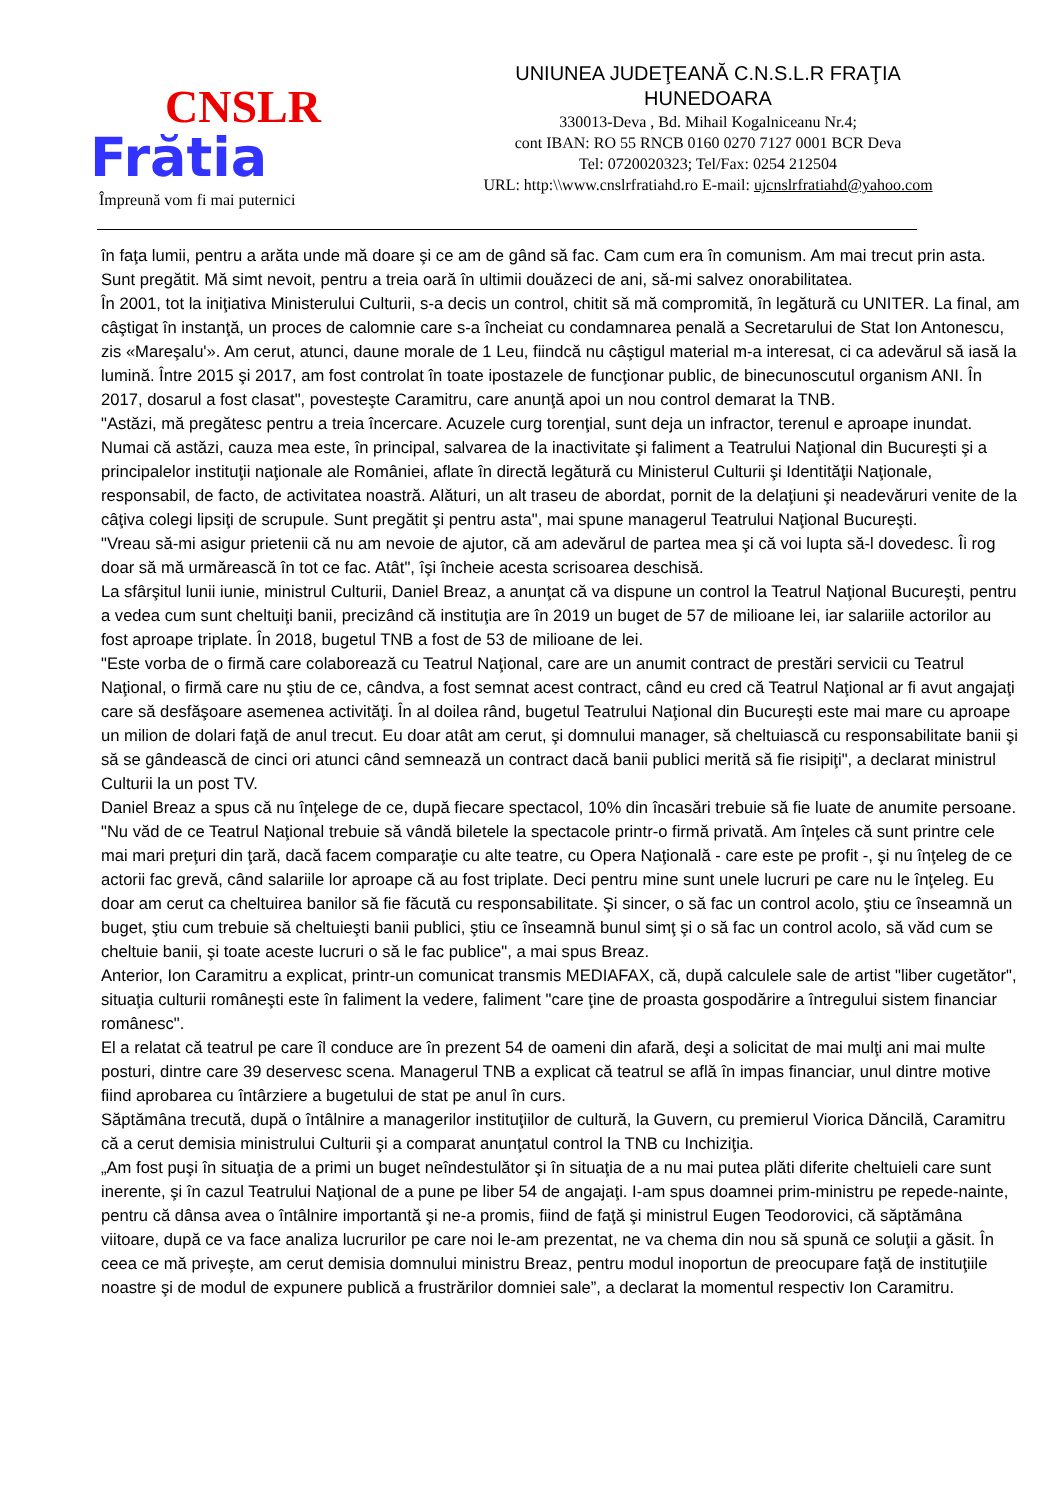CNSLR
Frătia
Împreună vom fi mai puternici
UNIUNEA JUDEŢEANĂ C.N.S.L.R FRAŢIA
HUNEDOARA
330013-Deva , Bd. Mihail Kogalniceanu Nr.4;
cont IBAN: RO 55 RNCB 0160 0270 7127 0001 BCR Deva
Tel: 0720020323; Tel/Fax: 0254 212504
URL: http:\\www.cnslrfratiahd.ro E-mail: ujcnslrfratiahd@yahoo.com
în faţa lumii, pentru a arăta unde mă doare şi ce am de gând să fac. Cam cum era în comunism. Am mai trecut prin asta. Sunt pregătit. Mă simt nevoit, pentru a treia oară în ultimii douăzeci de ani, să-mi salvez onorabilitatea.
În 2001, tot la iniţiativa Ministerului Culturii, s-a decis un control, chitit să mă compromită, în legătură cu UNITER. La final, am câştigat în instanţă, un proces de calomnie care s-a încheiat cu condamnarea penală a Secretarului de Stat Ion Antonescu, zis «Mareşalu'». Am cerut, atunci, daune morale de 1 Leu, fiindcă nu câştigul material m-a interesat, ci ca adevărul să iasă la lumină. Între 2015 şi 2017, am fost controlat în toate ipostazele de funcţionar public, de binecunoscutul organism ANI. În 2017, dosarul a fost clasat", povesteşte Caramitru, care anunţă apoi un nou control demarat la TNB.
"Astăzi, mă pregătesc pentru a treia încercare. Acuzele curg torenţial, sunt deja un infractor, terenul e aproape inundat. Numai că astăzi, cauza mea este, în principal, salvarea de la inactivitate şi faliment a Teatrului Naţional din Bucureşti şi a principalelor instituţii naţionale ale României, aflate în directă legătură cu Ministerul Culturii şi Identităţii Naţionale, responsabil, de facto, de activitatea noastră. Alături, un alt traseu de abordat, pornit de la delaţiuni şi neadevăruri venite de la câţiva colegi lipsiţi de scrupule. Sunt pregătit şi pentru asta", mai spune managerul Teatrului Naţional Bucureşti.
"Vreau să-mi asigur prietenii că nu am nevoie de ajutor, că am adevărul de partea mea şi că voi lupta să-l dovedesc. Îi rog doar să mă urmărească în tot ce fac. Atât", îşi încheie acesta scrisoarea deschisă.
La sfârşitul lunii iunie, ministrul Culturii, Daniel Breaz, a anunţat că va dispune un control la Teatrul Naţional Bucureşti, pentru a vedea cum sunt cheltuiţi banii, precizând că instituţia are în 2019 un buget de 57 de milioane lei, iar salariile actorilor au fost aproape triplate. În 2018, bugetul TNB a fost de 53 de milioane de lei.
"Este vorba de o firmă care colaborează cu Teatrul Naţional, care are un anumit contract de prestări servicii cu Teatrul Naţional, o firmă care nu ştiu de ce, cândva, a fost semnat acest contract, când eu cred că Teatrul Naţional ar fi avut angajaţi care să desfăşoare asemenea activităţi. În al doilea rând, bugetul Teatrului Naţional din Bucureşti este mai mare cu aproape un milion de dolari faţă de anul trecut. Eu doar atât am cerut, şi domnului manager, să cheltuiască cu responsabilitate banii şi să se gândească de cinci ori atunci când semnează un contract dacă banii publici merită să fie risipiţi", a declarat ministrul Culturii la un post TV.
Daniel Breaz a spus că nu înţelege de ce, după fiecare spectacol, 10% din încasări trebuie să fie luate de anumite persoane.
"Nu văd de ce Teatrul Naţional trebuie să vândă biletele la spectacole printr-o firmă privată. Am înţeles că sunt printre cele mai mari preţuri din ţară, dacă facem comparaţie cu alte teatre, cu Opera Naţională - care este pe profit -, şi nu înţeleg de ce actorii fac grevă, când salariile lor aproape că au fost triplate. Deci pentru mine sunt unele lucruri pe care nu le înţeleg. Eu doar am cerut ca cheltuirea banilor să fie făcută cu responsabilitate. Şi sincer, o să fac un control acolo, ştiu ce înseamnă un buget, ştiu cum trebuie să cheltuieşti banii publici, ştiu ce înseamnă bunul simţ şi o să fac un control acolo, să văd cum se cheltuie banii, şi toate aceste lucruri o să le fac publice", a mai spus Breaz.
Anterior, Ion Caramitru a explicat, printr-un comunicat transmis MEDIAFAX, că, după calculele sale de artist "liber cugetător", situaţia culturii româneşti este în faliment la vedere, faliment "care ţine de proasta gospodărire a întregului sistem financiar românesc".
El a relatat că teatrul pe care îl conduce are în prezent 54 de oameni din afară, deşi a solicitat de mai mulţi ani mai multe posturi, dintre care 39 deservesc scena. Managerul TNB a explicat că teatrul se află în impas financiar, unul dintre motive fiind aprobarea cu întârziere a bugetului de stat pe anul în curs.
Săptămâna trecută, după o întâlnire a managerilor instituţiilor de cultură, la Guvern, cu premierul Viorica Dăncilă, Caramitru că a cerut demisia ministrului Culturii şi a comparat anunţatul control la TNB cu Inchiziţia.
„Am fost puşi în situaţia de a primi un buget neîndestulător şi în situaţia de a nu mai putea plăti diferite cheltuieli care sunt inerente, şi în cazul Teatrului Naţional de a pune pe liber 54 de angajaţi. I-am spus doamnei prim-ministru pe repede-nainte, pentru că dânsa avea o întâlnire importantă şi ne-a promis, fiind de faţă şi ministrul Eugen Teodorovici, că săptămâna viitoare, după ce va face analiza lucrurilor pe care noi le-am prezentat, ne va chema din nou să spună ce soluţii a găsit. În ceea ce mă priveşte, am cerut demisia domnului ministru Breaz, pentru modul inoportun de preocupare faţă de instituţiile noastre şi de modul de expunere publică a frustrărilor domniei sale”, a declarat la momentul respectiv Ion Caramitru.